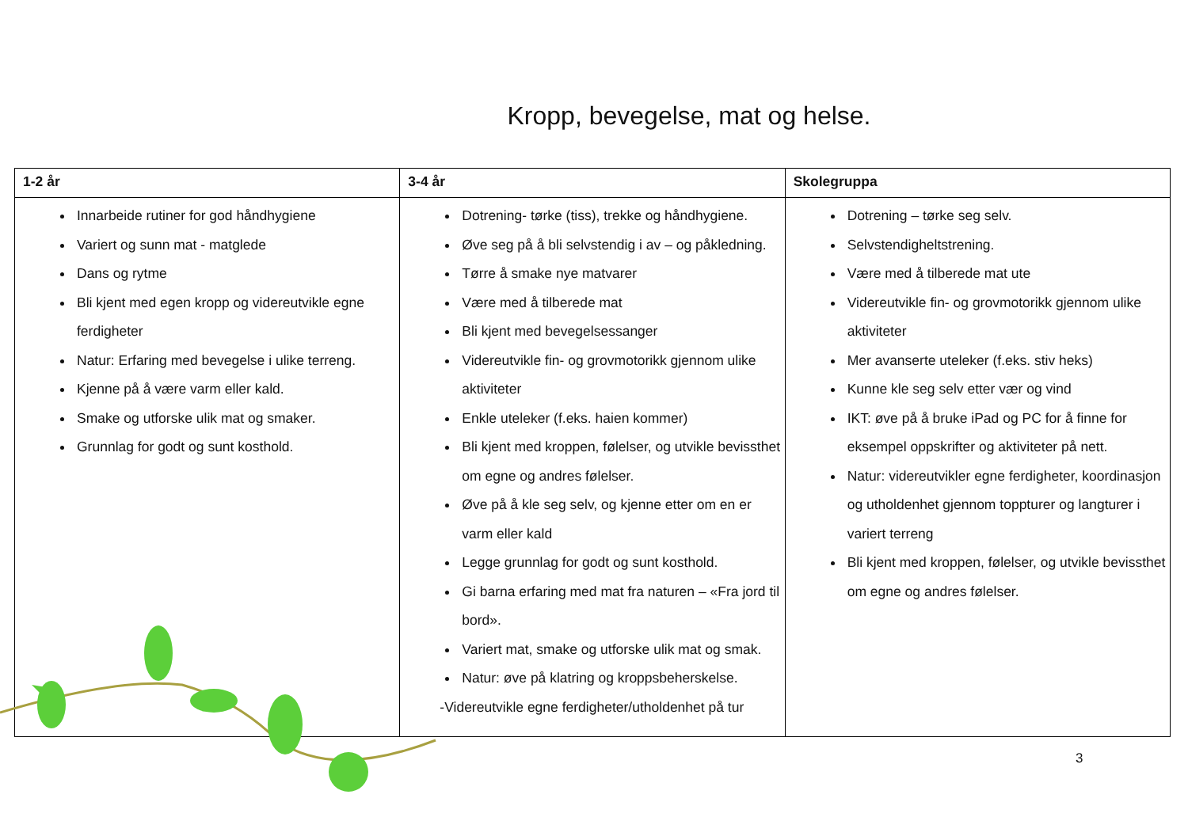Kropp, bevegelse, mat og helse.
| 1-2 år | 3-4 år | Skolegruppa |
| --- | --- | --- |
| Innarbeide rutiner for god håndhygiene Variert og sunn mat - matglede Dans og rytme Bli kjent med egen kropp og videreutvikle egne ferdigheter Natur: Erfaring med bevegelse i ulike terreng. Kjenne på å være varm eller kald. Smake og utforske ulik mat og smaker. Grunnlag for godt og sunt kosthold. | Dotrening- tørke (tiss), trekke og håndhygiene. Øve seg på å bli selvstendig i av – og påkledning. Tørre å smake nye matvarer Være med å tilberede mat Bli kjent med bevegelsessanger Videreutvikle fin- og grovmotorikk gjennom ulike aktiviteter Enkle uteleker (f.eks. haien kommer) Bli kjent med kroppen, følelser, og utvikle bevissthet om egne og andres følelser. Øve på å kle seg selv, og kjenne etter om en er varm eller kald Legge grunnlag for godt og sunt kosthold. Gi barna erfaring med mat fra naturen – «Fra jord til bord». Variert mat, smake og utforske ulik mat og smak. Natur: øve på klatring og kroppsbeherskelse. -Videreutvikle egne ferdigheter/utholdenhet på tur | Dotrening – tørke seg selv. Selvstendigheltstrening. Være med å tilberede mat ute Videreutvikle fin- og grovmotorikk gjennom ulike aktiviteter Mer avanserte uteleker (f.eks. stiv heks) Kunne kle seg selv etter vær og vind IKT: øve på å bruke iPad og PC for å finne for eksempel oppskrifter og aktiviteter på nett. Natur: videreutvikler egne ferdigheter, koordinasjon og utholdenhet gjennom toppturer og langturer i variert terreng Bli kjent med kroppen, følelser, og utvikle bevissthet om egne og andres følelser. |
3